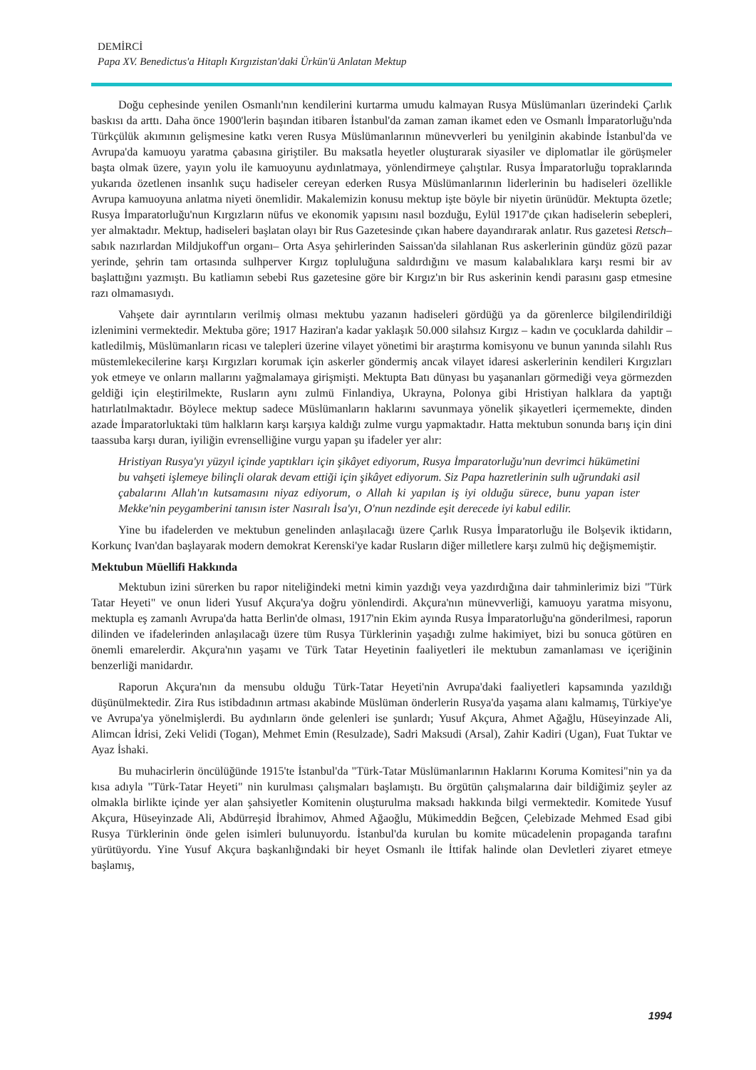DEMİRCİ
Papa XV. Benedictus'a Hitaplı Kırgızistan'daki Ürkün'ü Anlatan Mektup
Doğu cephesinde yenilen Osmanlı'nın kendilerini kurtarma umudu kalmayan Rusya Müslümanları üzerindeki Çarlık baskısı da arttı. Daha önce 1900'lerin başından itibaren İstanbul'da zaman zaman ikamet eden ve Osmanlı İmparatorluğu'nda Türkçülük akımının gelişmesine katkı veren Rusya Müslümanlarının münevverleri bu yenilginin akabinde İstanbul'da ve Avrupa'da kamuoyu yaratma çabasına giriştiler. Bu maksatla heyetler oluşturarak siyasiler ve diplomatlar ile görüşmeler başta olmak üzere, yayın yolu ile kamuoyunu aydınlatmaya, yönlendirmeye çalıştılar. Rusya İmparatorluğu topraklarında yukarıda özetlenen insanlık suçu hadiseler cereyan ederken Rusya Müslümanlarının liderlerinin bu hadiseleri özellikle Avrupa kamuoyuna anlatma niyeti önemlidir. Makalemizin konusu mektup işte böyle bir niyetin ürünüdür. Mektupta özetle; Rusya İmparatorluğu'nun Kırgızların nüfus ve ekonomik yapısını nasıl bozduğu, Eylül 1917'de çıkan hadiselerin sebepleri, yer almaktadır. Mektup, hadiseleri başlatan olayı bir Rus Gazetesinde çıkan habere dayandırarak anlatır. Rus gazetesi Retsch–sabık nazırlardan Mildjukoff'un organı– Orta Asya şehirlerinden Saissan'da silahlanan Rus askerlerinin gündüz gözü pazar yerinde, şehrin tam ortasında sulhperver Kırgız topluluğuna saldırdığını ve masum kalabalıklara karşı resmi bir av başlattığını yazmıştı. Bu katliamın sebebi Rus gazetesine göre bir Kırgız'ın bir Rus askerinin kendi parasını gasp etmesine razı olmamasıydı.
Vahşete dair ayrıntıların verilmiş olması mektubu yazanın hadiseleri gördüğü ya da görenlerce bilgilendirildiği izlenimini vermektedir. Mektuba göre; 1917 Haziran'a kadar yaklaşık 50.000 silahsız Kırgız – kadın ve çocuklarda dahildir – katledilmiş, Müslümanların ricası ve talepleri üzerine vilayet yönetimi bir araştırma komisyonu ve bunun yanında silahlı Rus müstemlekecilerine karşı Kırgızları korumak için askerler göndermiş ancak vilayet idaresi askerlerinin kendileri Kırgızları yok etmeye ve onların mallarını yağmalamaya girişmişti. Mektupta Batı dünyası bu yaşananları görmediği veya görmezden geldiği için eleştirilmekte, Rusların aynı zulmü Finlandiya, Ukrayna, Polonya gibi Hristiyan halklara da yaptığı hatırlatılmaktadır. Böylece mektup sadece Müslümanların haklarını savunmaya yönelik şikayetleri içermemekte, dinden azade İmparatorluktaki tüm halkların karşı karşıya kaldığı zulme vurgu yapmaktadır. Hatta mektubun sonunda barış için dini taassuba karşı duran, iyiliğin evrenselliğine vurgu yapan şu ifadeler yer alır:
Hristiyan Rusya'yı yüzyıl içinde yaptıkları için şikâyet ediyorum, Rusya İmparatorluğu'nun devrimci hükümetini bu vahşeti işlemeye bilinçli olarak devam ettiği için şikâyet ediyorum. Siz Papa hazretlerinin sulh uğrundaki asil çabalarını Allah'ın kutsamasını niyaz ediyorum, o Allah ki yapılan iş iyi olduğu sürece, bunu yapan ister Mekke'nin peygamberini tanısın ister Nasıralı İsa'yı, O'nun nezdinde eşit derecede iyi kabul edilir.
Yine bu ifadelerden ve mektubun genelinden anlaşılacağı üzere Çarlık Rusya İmparatorluğu ile Bolşevik iktidarın, Korkunç Ivan'dan başlayarak modern demokrat Kerenski'ye kadar Rusların diğer milletlere karşı zulmü hiç değişmemiştir.
Mektubun Müellifi Hakkında
Mektubun izini sürerken bu rapor niteliğindeki metni kimin yazdığı veya yazdırdığına dair tahminlerimiz bizi "Türk Tatar Heyeti" ve onun lideri Yusuf Akçura'ya doğru yönlendirdi. Akçura'nın münevverliği, kamuoyu yaratma misyonu, mektupla eş zamanlı Avrupa'da hatta Berlin'de olması, 1917'nin Ekim ayında Rusya İmparatorluğu'na gönderilmesi, raporun dilinden ve ifadelerinden anlaşılacağı üzere tüm Rusya Türklerinin yaşadığı zulme hakimiyet, bizi bu sonuca götüren en önemli emarelerdir. Akçura'nın yaşamı ve Türk Tatar Heyetinin faaliyetleri ile mektubun zamanlaması ve içeriğinin benzerliği manidardır.
Raporun Akçura'nın da mensubu olduğu Türk-Tatar Heyeti'nin Avrupa'daki faaliyetleri kapsamında yazıldığı düşünülmektedir. Zira Rus istibdadının artması akabinde Müslüman önderlerin Rusya'da yaşama alanı kalmamış, Türkiye'ye ve Avrupa'ya yönelmişlerdi. Bu aydınların önde gelenleri ise şunlardı; Yusuf Akçura, Ahmet Ağağlu, Hüseyinzade Ali, Alimcan İdrisi, Zeki Velidi (Togan), Mehmet Emin (Resulzade), Sadri Maksudi (Arsal), Zahir Kadiri (Ugan), Fuat Tuktar ve Ayaz İshaki.
Bu muhacirlerin öncülüğünde 1915'te İstanbul'da "Türk-Tatar Müslümanlarının Haklarını Koruma Komitesi"nin ya da kısa adıyla "Türk-Tatar Heyeti" nin kurulması çalışmaları başlamıştı. Bu örgütün çalışmalarına dair bildiğimiz şeyler az olmakla birlikte içinde yer alan şahsiyetler Komitenin oluşturulma maksadı hakkında bilgi vermektedir. Komitede Yusuf Akçura, Hüseyinzade Ali, Abdürreşid İbrahimov, Ahmed Ağaoğlu, Mükimeddin Beğcen, Çelebizade Mehmed Esad gibi Rusya Türklerinin önde gelen isimleri bulunuyordu. İstanbul'da kurulan bu komite mücadelenin propaganda tarafını yürütüyordu. Yine Yusuf Akçura başkanlığındaki bir heyet Osmanlı ile İttifak halinde olan Devletleri ziyaret etmeye başlamış,
1994